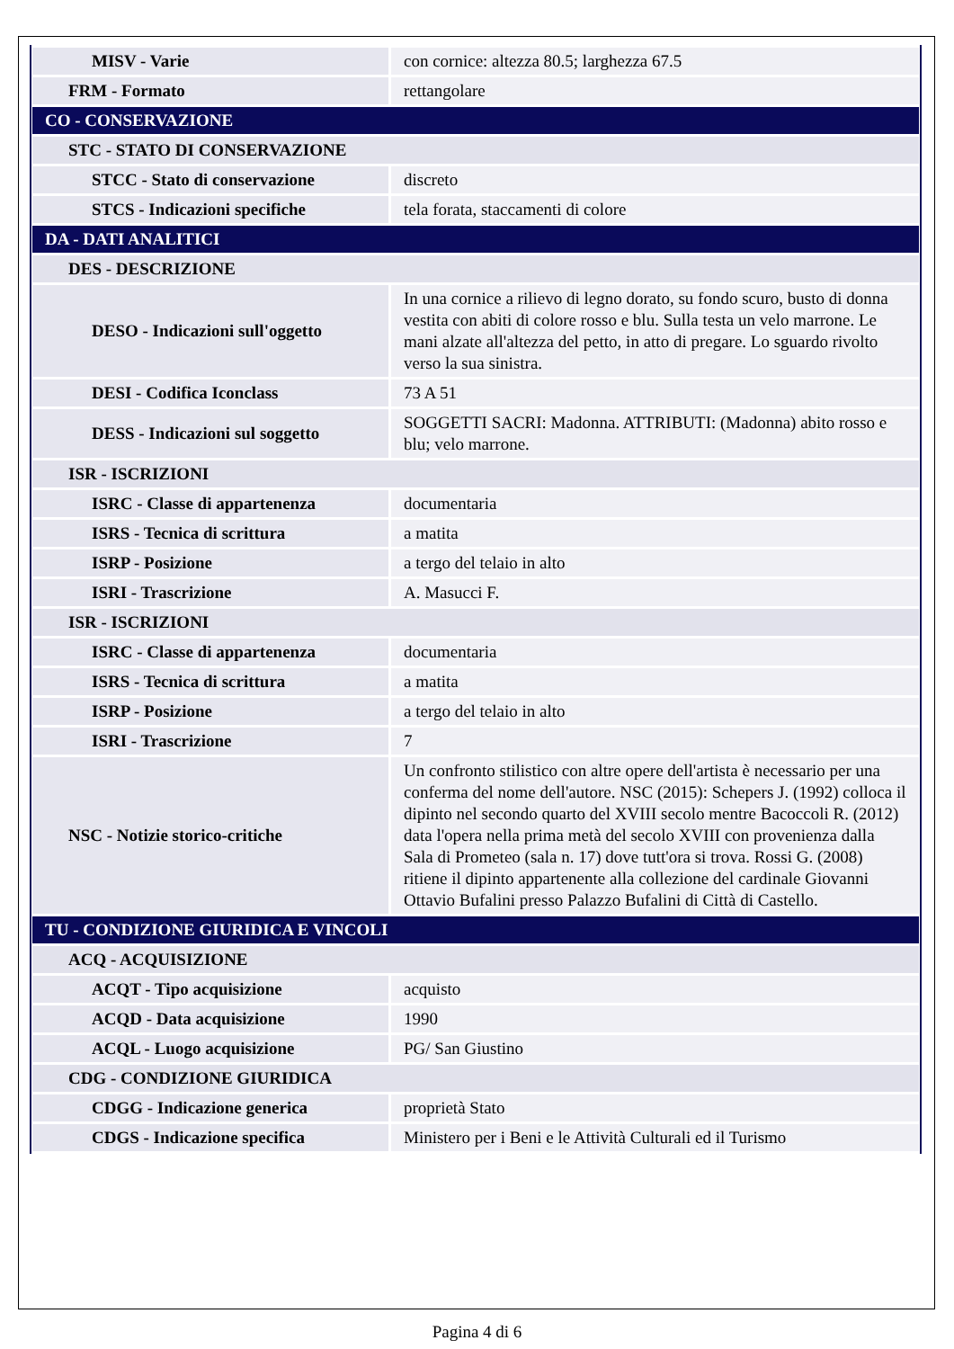| MISV - Varie | con cornice: altezza 80.5; larghezza 67.5 |
| FRM - Formato | rettangolare |
| CO - CONSERVAZIONE | |
| STC - STATO DI CONSERVAZIONE | |
| STCC - Stato di conservazione | discreto |
| STCS - Indicazioni specifiche | tela forata, staccamenti di colore |
| DA - DATI ANALITICI | |
| DES - DESCRIZIONE | |
| DESO - Indicazioni sull'oggetto | In una cornice a rilievo di legno dorato, su fondo scuro, busto di donna vestita con abiti di colore rosso e blu. Sulla testa un velo marrone. Le mani alzate all'altezza del petto, in atto di pregare. Lo sguardo rivolto verso la sua sinistra. |
| DESI - Codifica Iconclass | 73 A 51 |
| DESS - Indicazioni sul soggetto | SOGGETTI SACRI: Madonna. ATTRIBUTI: (Madonna) abito rosso e blu; velo marrone. |
| ISR - ISCRIZIONI | |
| ISRC - Classe di appartenenza | documentaria |
| ISRS - Tecnica di scrittura | a matita |
| ISRP - Posizione | a tergo del telaio in alto |
| ISRI - Trascrizione | A. Masucci F. |
| ISR - ISCRIZIONI | |
| ISRC - Classe di appartenenza | documentaria |
| ISRS - Tecnica di scrittura | a matita |
| ISRP - Posizione | a tergo del telaio in alto |
| ISRI - Trascrizione | 7 |
| NSC - Notizie storico-critiche | Un confronto stilistico con altre opere dell'artista è necessario per una conferma del nome dell'autore. NSC (2015): Schepers J. (1992) colloca il dipinto nel secondo quarto del XVIII secolo mentre Bacoccoli R. (2012) data l'opera nella prima metà del secolo XVIII con provenienza dalla Sala di Prometeo (sala n. 17) dove tutt'ora si trova. Rossi G. (2008) ritiene il dipinto appartenente alla collezione del cardinale Giovanni Ottavio Bufalini presso Palazzo Bufalini di Città di Castello. |
| TU - CONDIZIONE GIURIDICA E VINCOLI | |
| ACQ - ACQUISIZIONE | |
| ACQT - Tipo acquisizione | acquisto |
| ACQD - Data acquisizione | 1990 |
| ACQL - Luogo acquisizione | PG/ San Giustino |
| CDG - CONDIZIONE GIURIDICA | |
| CDGG - Indicazione generica | proprietà Stato |
| CDGS - Indicazione specifica | Ministero per i Beni e le Attività Culturali ed il Turismo |
Pagina 4 di 6